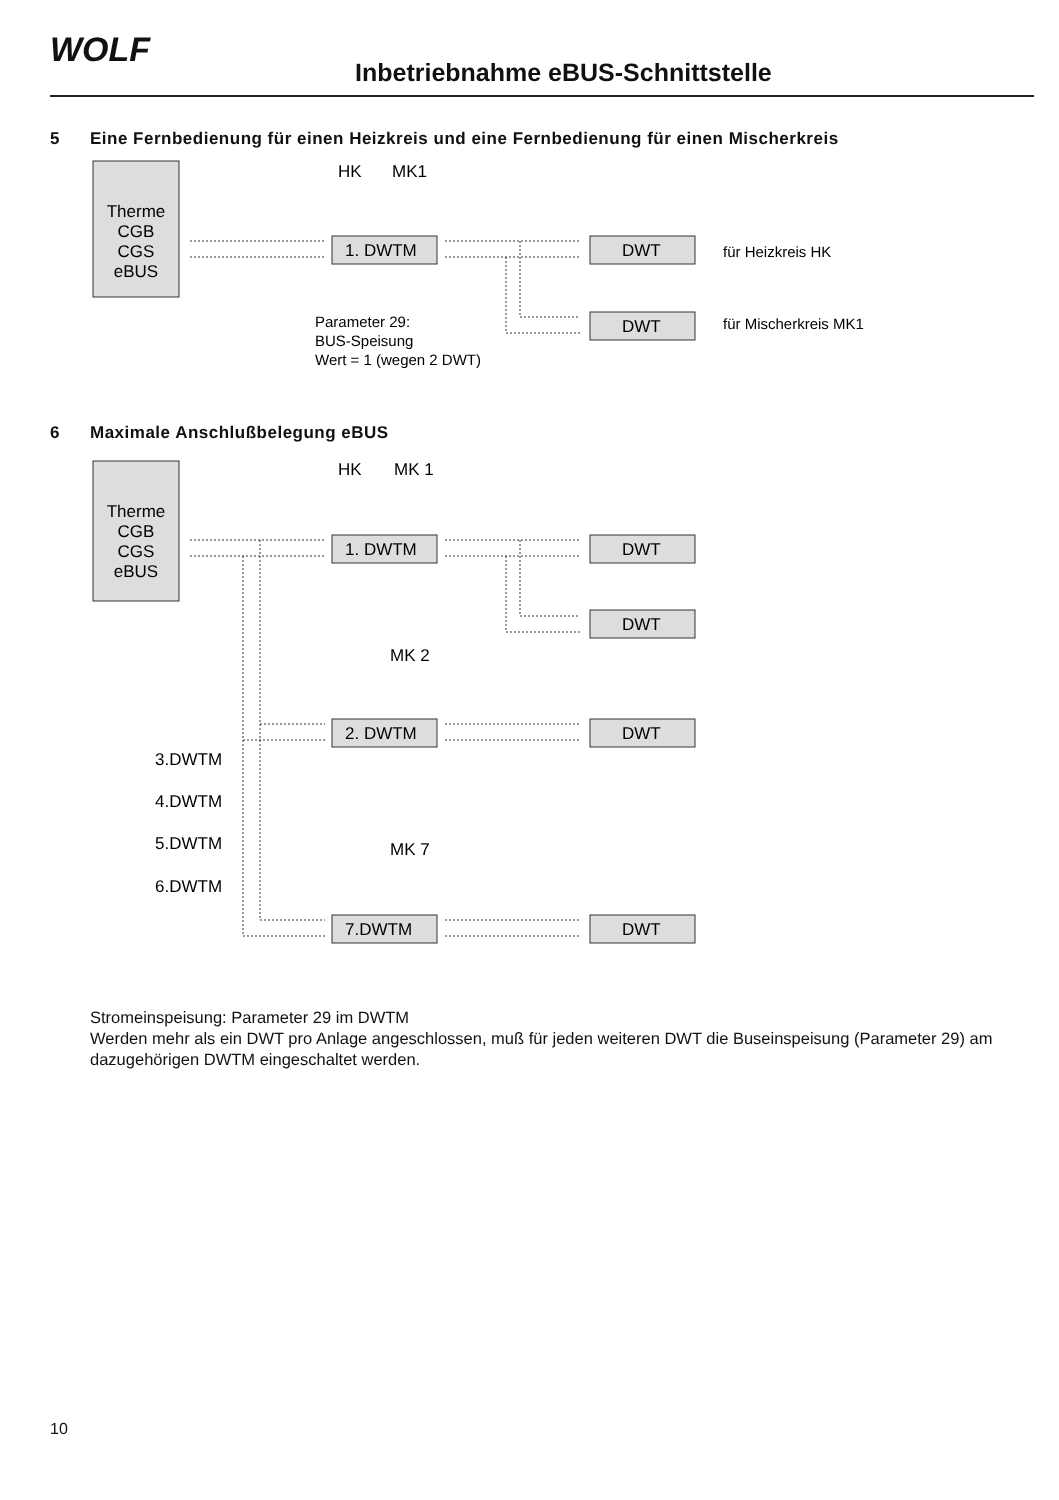WOLF
Inbetriebnahme eBUS-Schnittstelle
5 Eine Fernbedienung für einen Heizkreis und eine Fernbedienung für einen Mischerkreis
Therme
CGB
CGS
eBUS
HK
MK1
1. DWTM
DWT
DWT
für Heizkreis HK
für Mischerkreis MK1
Parameter 29:
BUS-Speisung
Wert = 1 (wegen 2 DWT)
6 Maximale Anschlußbelegung eBUS
Therme
CGB
CGS
eBUS
HK
MK 1
1. DWTM
DWT
DWT
MK 2
2. DWTM
DWT
3.DWTM
4.DWTM
5.DWTM
6.DWTM
MK 7
7.DWTM
DWT
Stromeinspeisung: Parameter 29 im DWTM
Werden mehr als ein DWT pro Anlage angeschlossen, muß für jeden weiteren DWT die Buseinspeisung (Parameter 29) am dazugehörigen DWTM eingeschaltet werden.
10